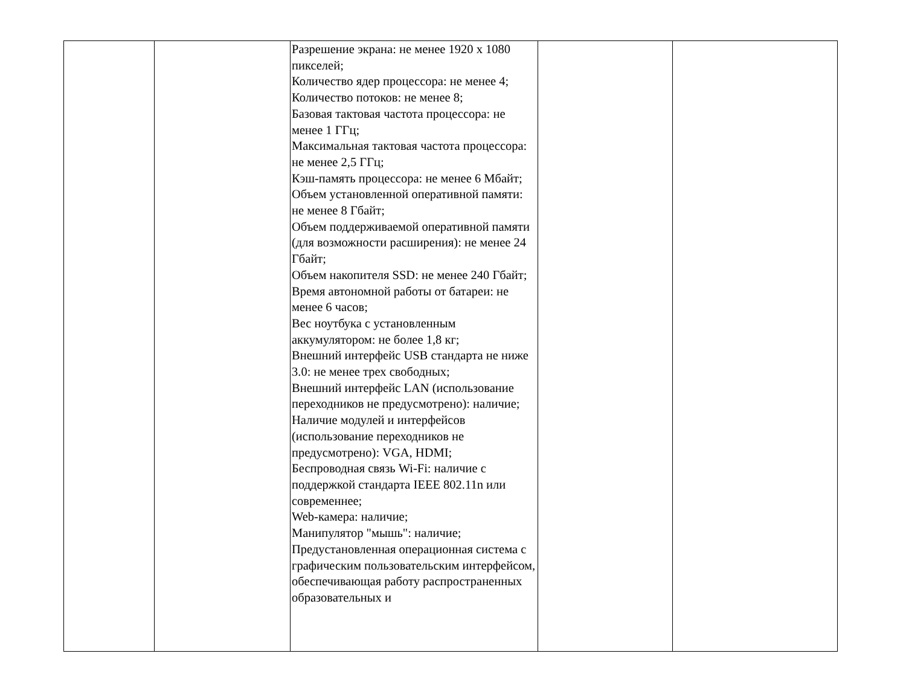| | | Разрешение экрана: не менее 1920 х 1080 пикселей; Количество ядер процессора: не менее 4; Количество потоков: не менее 8; Базовая тактовая частота процессора: не менее 1 ГГц; Максимальная тактовая частота процессора: не менее 2,5 ГГц; Кэш-память процессора: не менее 6 Мбайт; Объем установленной оперативной памяти: не менее 8 Гбайт; Объем поддерживаемой оперативной памяти (для возможности расширения): не менее 24 Гбайт; Объем накопителя SSD: не менее 240 Гбайт; Время автономной работы от батареи: не менее 6 часов; Вес ноутбука с установленным аккумулятором: не более 1,8 кг; Внешний интерфейс USB стандарта не ниже 3.0: не менее трех свободных; Внешний интерфейс LAN (использование переходников не предусмотрено): наличие; Наличие модулей и интерфейсов (использование переходников не предусмотрено): VGA, HDMI; Беспроводная связь Wi-Fi: наличие с поддержкой стандарта IEEE 802.11n или современнее; Web-камера: наличие; Манипулятор "мышь": наличие; Предустановленная операционная система с графическим пользовательским интерфейсом, обеспечивающая работу распространенных образовательных и | | |